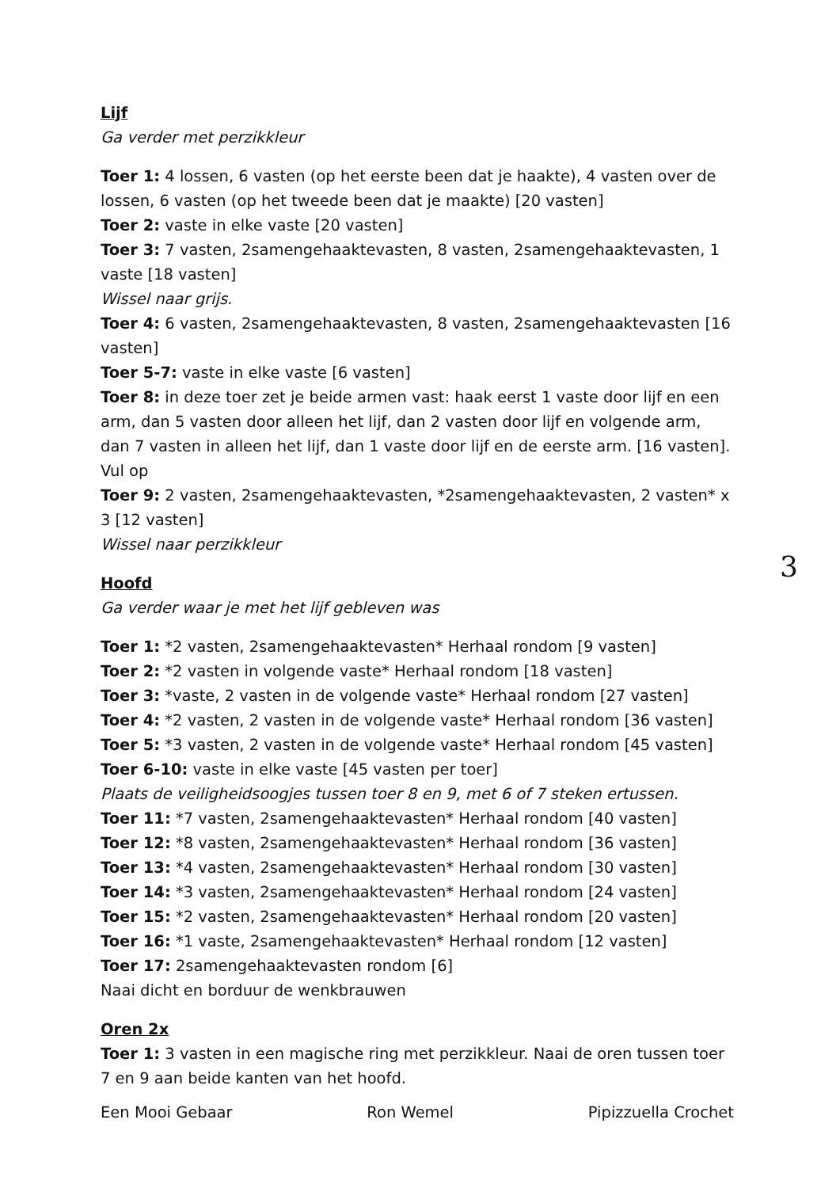Lijf
Ga verder met perzikkleur
Toer 1: 4 lossen, 6 vasten (op het eerste been dat je haakte), 4 vasten over de lossen, 6 vasten (op het tweede been dat je maakte) [20 vasten]
Toer 2: vaste in elke vaste [20 vasten]
Toer 3: 7 vasten, 2samengehaaktevasten, 8 vasten, 2samengehaaktevasten, 1 vaste [18 vasten]
Wissel naar grijs.
Toer 4: 6 vasten, 2samengehaaktevasten, 8 vasten, 2samengehaaktevasten [16 vasten]
Toer 5-7: vaste in elke vaste [6 vasten]
Toer 8: in deze toer zet je beide armen vast: haak eerst 1 vaste door lijf en een arm, dan 5 vasten door alleen het lijf, dan 2 vasten door lijf en volgende arm, dan 7 vasten in alleen het lijf, dan 1 vaste door lijf en de eerste arm. [16 vasten]. Vul op
Toer 9: 2 vasten, 2samengehaaktevasten, *2samengehaaktevasten, 2 vasten* x 3 [12 vasten]
Wissel naar perzikkleur
Hoofd
Ga verder waar je met het lijf gebleven was
Toer 1: *2 vasten, 2samengehaaktevasten* Herhaal rondom [9 vasten]
Toer 2: *2 vasten in volgende vaste* Herhaal rondom [18 vasten]
Toer 3: *vaste, 2 vasten in de volgende vaste* Herhaal rondom [27 vasten]
Toer 4: *2 vasten, 2 vasten in de volgende vaste* Herhaal rondom [36 vasten]
Toer 5: *3 vasten, 2 vasten in de volgende vaste* Herhaal rondom [45 vasten]
Toer 6-10: vaste in elke vaste [45 vasten per toer]
Plaats de veiligheidsoogjes tussen toer 8 en 9, met 6 of 7 steken ertussen.
Toer 11: *7 vasten, 2samengehaaktevasten* Herhaal rondom [40 vasten]
Toer 12: *8 vasten, 2samengehaaktevasten* Herhaal rondom [36 vasten]
Toer 13: *4 vasten, 2samengehaaktevasten* Herhaal rondom [30 vasten]
Toer 14: *3 vasten, 2samengehaaktevasten* Herhaal rondom [24 vasten]
Toer 15: *2 vasten, 2samengehaaktevasten* Herhaal rondom [20 vasten]
Toer 16: *1 vaste, 2samengehaaktevasten* Herhaal rondom [12 vasten]
Toer 17: 2samengehaaktevasten rondom [6]
Naai dicht en borduur de wenkbrauwen
Oren 2x
Toer 1: 3 vasten in een magische ring met perzikkleur. Naai de oren tussen toer 7 en 9 aan beide kanten van het hoofd.
Een Mooi Gebaar Ron Wemel Pipizzuella Crochet
3